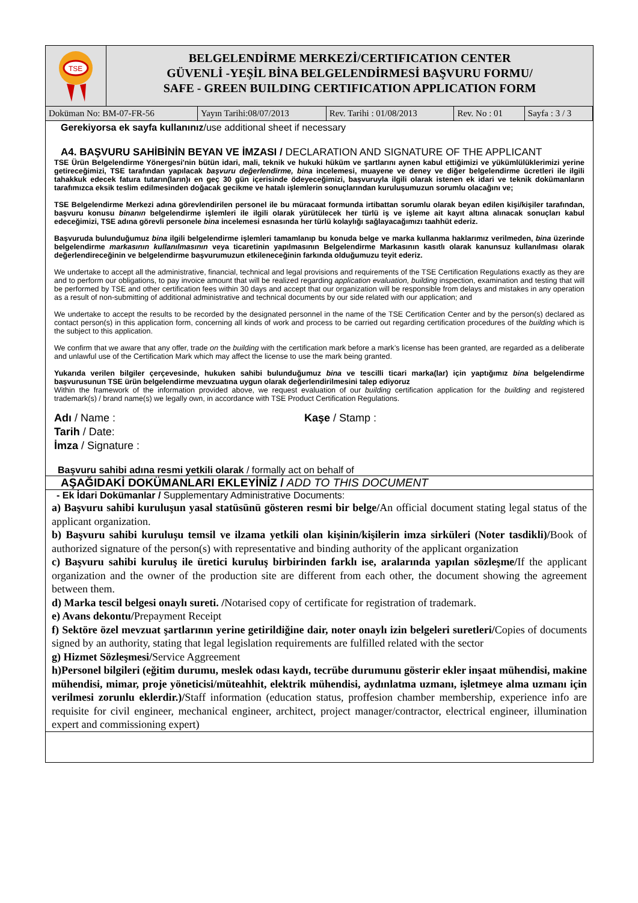TSE
BELGELENDİRME MERKEZİ/CERTIFICATION CENTER
GÜVENLİ -YEŞİL BİNA BELGELENDİRMESİ BAŞVURU FORMU/
SAFE - GREEN BUILDING CERTIFICATION APPLICATION FORM
| Doküman No: BM-07-FR-56 | Yayın Tarihi:08/07/2013 | Rev. Tarihi : 01/08/2013 | Rev. No : 01 | Sayfa : 3 / 3 |
Gerekiyorsa ek sayfa kullanınız/use additional sheet if necessary
A4. BAŞVURU SAHİBİNİN BEYAN VE İMZASI / DECLARATION AND SIGNATURE OF THE APPLICANT
TSE Ürün Belgelendirme Yönergesi'nin bütün idari, mali, teknik ve hukuki hüküm ve şartlarını aynen kabul ettiğimizi ve yükümlülüklerimizi yerine getireceğimizi, TSE tarafından yapılacak başvuru değerlendirme, bina incelemesi, muayene ve deney ve diğer belgelendirme ücretleri ile ilgili tahakkuk edecek fatura tutarın(ların)ı en geç 30 gün içerisinde ödeyeceğimizi, başvuruyla ilgili olarak istenen ek idari ve teknik dokümanların tarafımızca eksik teslim edilmesinden doğacak gecikme ve hatalı işlemlerin sonuçlarından kuruluşumuzun sorumlu olacağını ve;
TSE Belgelendirme Merkezi adına görevlendirilen personel ile bu müracaat formunda irtibattan sorumlu olarak beyan edilen kişi/kişiler tarafından, başvuru konusu binanın belgelendirme işlemleri ile ilgili olarak yürütülecek her türlü iş ve işleme ait kayıt altına alınacak sonuçları kabul edeceğimizi, TSE adına görevli personele bina incelemesi esnasında her türlü kolaylığı sağlayacağımızı taahhüt ederiz.
Başvuruda bulunduğumuz bina ilgili belgelendirme işlemleri tamamlanıp bu konuda belge ve marka kullanma haklarımız verilmeden, bina üzerinde belgelendirme markasının kullanılmasının veya ticaretinin yapılmasının Belgelendirme Markasının kasıtlı olarak kanunsuz kullanılması olarak değerlendireceğinin ve belgelendirme başvurumuzun etkileneceğinin farkında olduğumuzu teyit ederiz.
We undertake to accept all the administrative, financial, technical and legal provisions and requirements of the TSE Certification Regulations exactly as they are and to perform our obligations, to pay invoice amount that will be realized regarding application evaluation, building inspection, examination and testing that will be performed by TSE and other certification fees within 30 days and accept that our organization will be responsible from delays and mistakes in any operation as a result of non-submitting of additional administrative and technical documents by our side related with our application; and
We undertake to accept the results to be recorded by the designated personnel in the name of the TSE Certification Center and by the person(s) declared as contact person(s) in this application form, concerning all kinds of work and process to be carried out regarding certification procedures of the building which is the subject to this application.
We confirm that we aware that any offer, trade on the building with the certification mark before a mark’s license has been granted, are regarded as a deliberate and unlawful use of the Certification Mark which may affect the license to use the mark being granted.
Yukarıda verilen bilgiler çerçevesinde, hukuken sahibi bulunduğumuz bina ve tescilli ticari marka(lar) için yaptığımız bina belgelendirme başvurusunun TSE ürün belgelendirme mevzuatına uygun olarak değerlendirilmesini talep ediyoruz
Within the framework of the information provided above, we request evaluation of our building certification application for the building and registered trademark(s) / brand name(s) we legally own, in accordance with TSE Product Certification Regulations.
Adı / Name :
Tarih / Date:
İmza / Signature :
Kaşe / Stamp :
Başvuru sahibi adına resmi yetkili olarak / formally act on behalf of
AŞAĞIDAKİ DOKÜMANLARI EKLEYİNİZ / ADD TO THIS DOCUMENT
- Ek İdari Dokümanlar / Supplementary Administrative Documents:
a) Başvuru sahibi kuruluşun yasal statüsünü gösteren resmi bir belge/An official document stating legal status of the applicant organization.
b) Başvuru sahibi kuruluşu temsil ve ilzama yetkili olan kişinin/kişilerin imza sirküleri (Noter tasdikli)/Book of authorized signature of the person(s) with representative and binding authority of the applicant organization
c) Başvuru sahibi kuruluş ile üretici kuruluş birbirinden farklı ise, aralarında yapılan sözleşme/If the applicant organization and the owner of the production site are different from each other, the document showing the agreement between them.
d) Marka tescil belgesi onaylı sureti. /Notarised copy of certificate for registration of trademark.
e) Avans dekontu/Prepayment Receipt
f) Sektöre özel mevzuat şartlarının yerine getirildiğine dair, noter onaylı izin belgeleri suretleri/Copies of documents signed by an authority, stating that legal legislation requirements are fulfilled related with the sector
g) Hizmet Sözleşmesi/Service Aggreement
h)Personel bilgileri (eğitim durumu, meslek odası kaydı, tecrübe durumunu gösterir ekler inşaat mühendisi, makine mühendisi, mimar, proje yöneticisi/müteahhit, elektrik mühendisi, aydınlatma uzmanı, işletmeye alma uzmanı için verilmesi zorunlu eklerdir.)/Staff information (education status, proffesion chamber membership, experience info are requisite for civil engineer, mechanical engineer, architect, project manager/contractor, electrical engineer, illumination expert and commissioning expert)